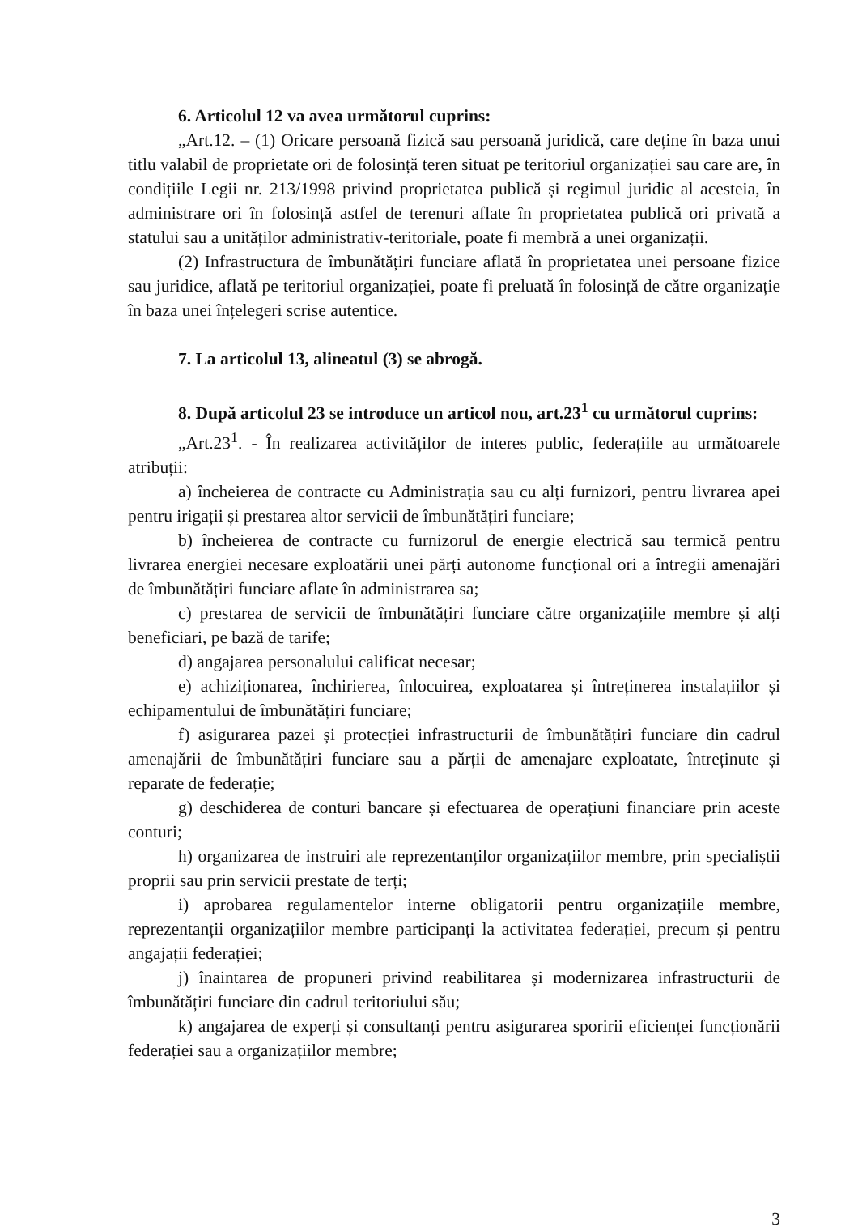6. Articolul 12 va avea următorul cuprins:
„Art.12. – (1) Oricare persoană fizică sau persoană juridică, care deține în baza unui titlu valabil de proprietate ori de folosință teren situat pe teritoriul organizației sau care are, în condițiile Legii nr. 213/1998 privind proprietatea publică și regimul juridic al acesteia, în administrare ori în folosință astfel de terenuri aflate în proprietatea publică ori privată a statului sau a unităților administrativ-teritoriale, poate fi membră a unei organizații.
(2) Infrastructura de îmbunătățiri funciare aflată în proprietatea unei persoane fizice sau juridice, aflată pe teritoriul organizației, poate fi preluată în folosință de către organizație în baza unei înțelegeri scrise autentice.
7. La articolul 13, alineatul (3) se abrogă.
8. După articolul 23 se introduce un articol nou, art.23<sup>1</sup> cu următorul cuprins:
„Art.23<sup>1</sup>. - În realizarea activităților de interes public, federațiile au următoarele atribuții:
a) încheierea de contracte cu Administrația sau cu alți furnizori, pentru livrarea apei pentru irigații și prestarea altor servicii de îmbunătățiri funciare;
b) încheierea de contracte cu furnizorul de energie electrică sau termică pentru livrarea energiei necesare exploatării unei părți autonome funcțional ori a întregii amenajări de îmbunătățiri funciare aflate în administrarea sa;
c) prestarea de servicii de îmbunătățiri funciare către organizațiile membre și alți beneficiari, pe bază de tarife;
d) angajarea personalului calificat necesar;
e) achiziționarea, închirierea, înlocuirea, exploatarea și întreținerea instalațiilor și echipamentului de îmbunătățiri funciare;
f) asigurarea pazei și protecției infrastructurii de îmbunătățiri funciare din cadrul amenajării de îmbunătățiri funciare sau a părții de amenajare exploatate, întreținute și reparate de federație;
g) deschiderea de conturi bancare și efectuarea de operațiuni financiare prin aceste conturi;
h) organizarea de instruiri ale reprezentanților organizațiilor membre, prin specialiștii proprii sau prin servicii prestate de terți;
i) aprobarea regulamentelor interne obligatorii pentru organizațiile membre, reprezentanții organizațiilor membre participanți la activitatea federației, precum și pentru angajații federației;
j) înaintarea de propuneri privind reabilitarea și modernizarea infrastructurii de îmbunătățiri funciare din cadrul teritoriului său;
k) angajarea de experți și consultanți pentru asigurarea sporirii eficienței funcționării federației sau a organizațiilor membre;
3